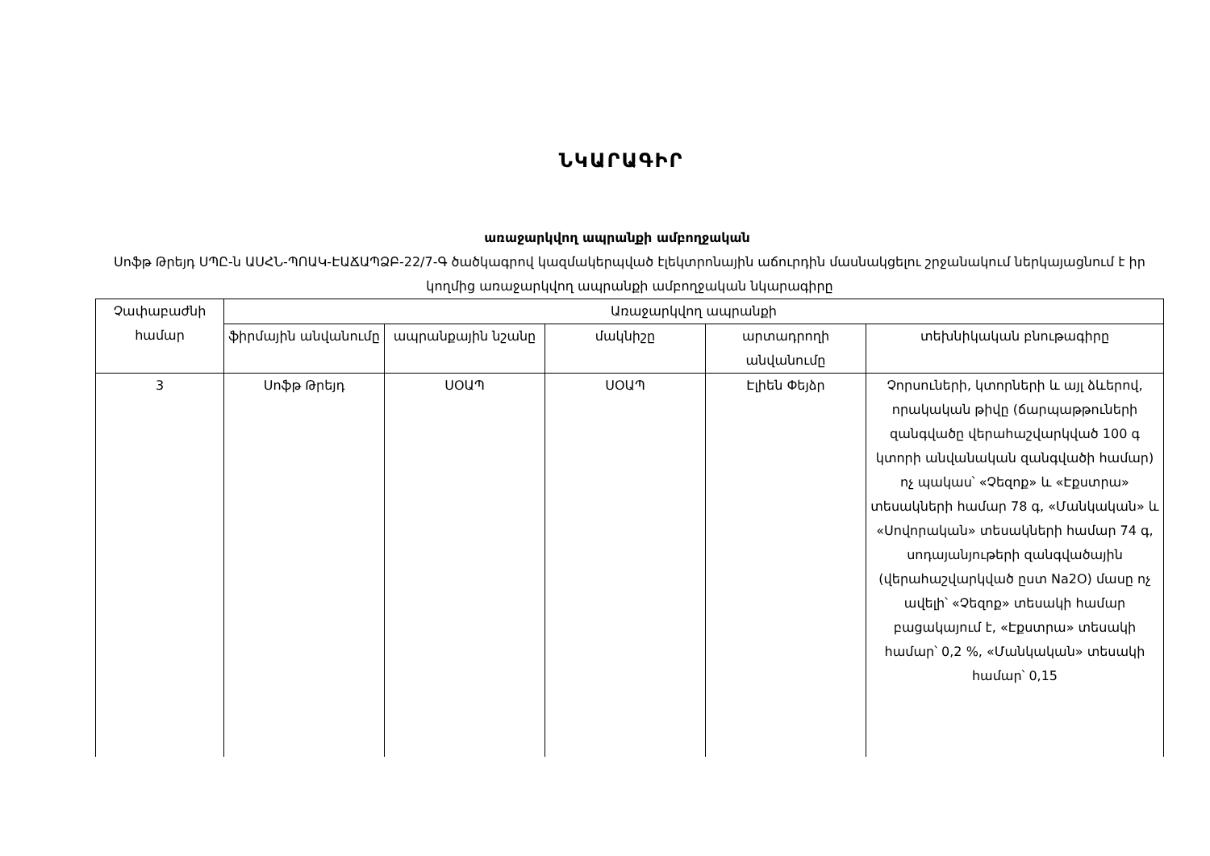ՆԿԱՐԱԳԻՐ
առաջարկվող ապրանքի ամբողջական
Սոֆթ Թրեյդ ՍՊԸ-ն ԱՍՀՆ-ՊՈԱԿ-ԷԱՃԱՊՁԲ-22/7-Գ ծածկագրով կազմակերպված էլեկտրոնային աճուրդին մասնակցելու շրջանակում ներկայացնում է իր կողմից առաջարկվող ապրանքի ամբողջական նկարագիրը
| Չափաբաժնի համար | Առաջարկվող ապրանքի | | | | |
| --- | --- | --- | --- | --- | --- |
| | ֆիրմային անվանումը | ապրանքային նշանը | մակնիշը | արտադրողի անվանումը | տեխնիկական բնութագիրը |
| 3 | Սոֆթ Թրեյդ | ՍՕԱՊ | ՍՕԱՊ | Էլիեն Փեյձր | Չորսուների, կտորների և այլ ձևերով, որակական թիվը (ճարպաթթուների զանգվածը վերահաշվարկված 100 գ կտորի անվանական զանգվածի համար) ոչ պակաս՝ «Չեզոք» և «Էքստրա» տեսակների համար 78 գ, «Մանկական» և «Սովորական» տեսակների համար 74 գ, սոդայանյութերի զանգվածային (վերահաշվարկված ըստ Na2O) մասը ոչ ավելի՝ «Չեզոք» տեսակի համար բացակայում է, «Էքստրա» տեսակի համար՝ 0,2 %, «Մանկական» տեսակի համար՝ 0,15 |